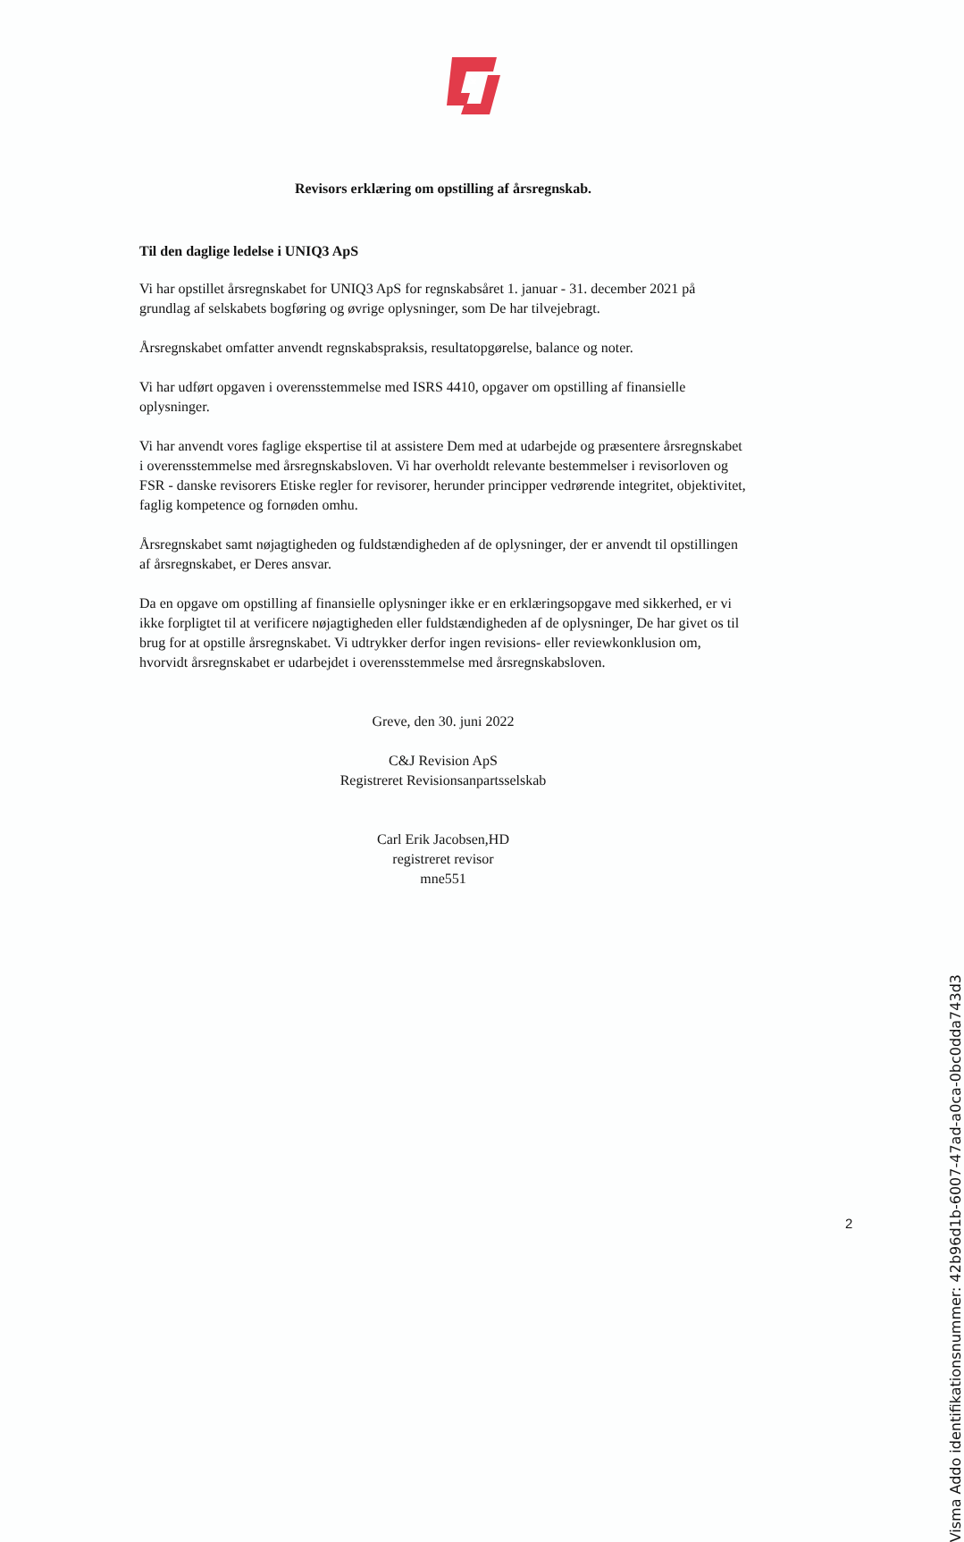&
Revisors erklæring om opstilling af årsregnskab.
Til den daglige ledelse i UNIQ3 ApS
Vi har opstillet årsregnskabet for UNIQ3 ApS for regnskabsåret 1. januar - 31. december 2021 på grundlag af selskabets bogføring og øvrige oplysninger, som De har tilvejebragt.
Årsregnskabet omfatter anvendt regnskabspraksis, resultatopgørelse, balance og noter.
Vi har udført opgaven i overensstemmelse med ISRS 4410, opgaver om opstilling af finansielle oplysninger.
Vi har anvendt vores faglige ekspertise til at assistere Dem med at udarbejde og præsentere årsregnskabet i overensstemmelse med årsregnskabsloven. Vi har overholdt relevante bestemmelser i revisorloven og FSR - danske revisorers Etiske regler for revisorer, herunder principper vedrørende integritet, objektivitet, faglig kompetence og fornøden omhu.
Årsregnskabet samt nøjagtigheden og fuldstændigheden af de oplysninger, der er anvendt til opstillingen af årsregnskabet, er Deres ansvar.
Da en opgave om opstilling af finansielle oplysninger ikke er en erklæringsopgave med sikkerhed, er vi ikke forpligtet til at verificere nøjagtigheden eller fuldstændigheden af de oplysninger, De har givet os til brug for at opstille årsregnskabet. Vi udtrykker derfor ingen revisions- eller reviewkonklusion om, hvorvidt årsregnskabet er udarbejdet i overensstemmelse med årsregnskabsloven.
Greve, den 30. juni 2022
C&J Revision ApS
Registreret Revisionsanpartsselskab
Carl Erik Jacobsen,HD
registreret revisor
mne551
Visma Addo identifikationsnummer: 42b96d1b-6007-47ad-a0ca-0bc0dda743d3
2